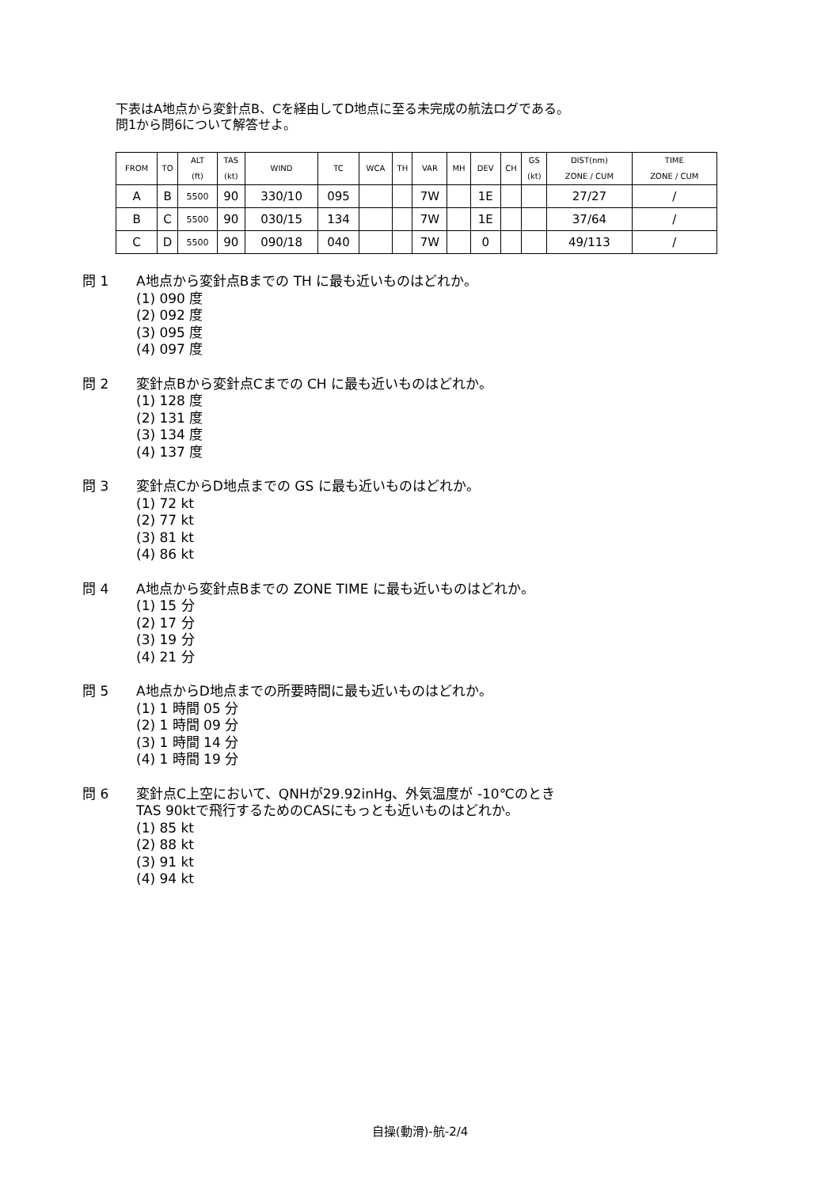下表はA地点から変針点B、Cを経由してD地点に至る未完成の航法ログである。
問1から問6について解答せよ。
| FROM | TO | ALT (ft) | TAS (kt) | WIND | TC | WCA | TH | VAR | MH | DEV | CH | GS (kt) | DIST(nm) ZONE / CUM | TIME ZONE / CUM |
| --- | --- | --- | --- | --- | --- | --- | --- | --- | --- | --- | --- | --- | --- | --- |
| A | B | 5500 | 90 | 330/10 | 095 | | | 7W | | 1E | | | 27/27 | / |
| B | C | 5500 | 90 | 030/15 | 134 | | | 7W | | 1E | | | 37/64 | / |
| C | D | 5500 | 90 | 090/18 | 040 | | | 7W | | 0 | | | 49/113 | / |
問 1 A地点から変針点Bまでの TH に最も近いものはどれか。
(1) 090 度
(2) 092 度
(3) 095 度
(4) 097 度
問 2 変針点Bから変針点Cまでの CH に最も近いものはどれか。
(1) 128 度
(2) 131 度
(3) 134 度
(4) 137 度
問 3 変針点CからD地点までの GS に最も近いものはどれか。
(1) 72 kt
(2) 77 kt
(3) 81 kt
(4) 86 kt
問 4 A地点から変針点Bまでの ZONE TIME に最も近いものはどれか。
(1) 15 分
(2) 17 分
(3) 19 分
(4) 21 分
問 5 A地点からD地点までの所要時間に最も近いものはどれか。
(1) 1 時間 05 分
(2) 1 時間 09 分
(3) 1 時間 14 分
(4) 1 時間 19 分
問 6 変針点C上空において、QNHが29.92inHg、外気温度が -10℃のとき
TAS 90ktで飛行するためのCASにもっとも近いものはどれか。
(1) 85 kt
(2) 88 kt
(3) 91 kt
(4) 94 kt
自操(動滑)-航-2/4